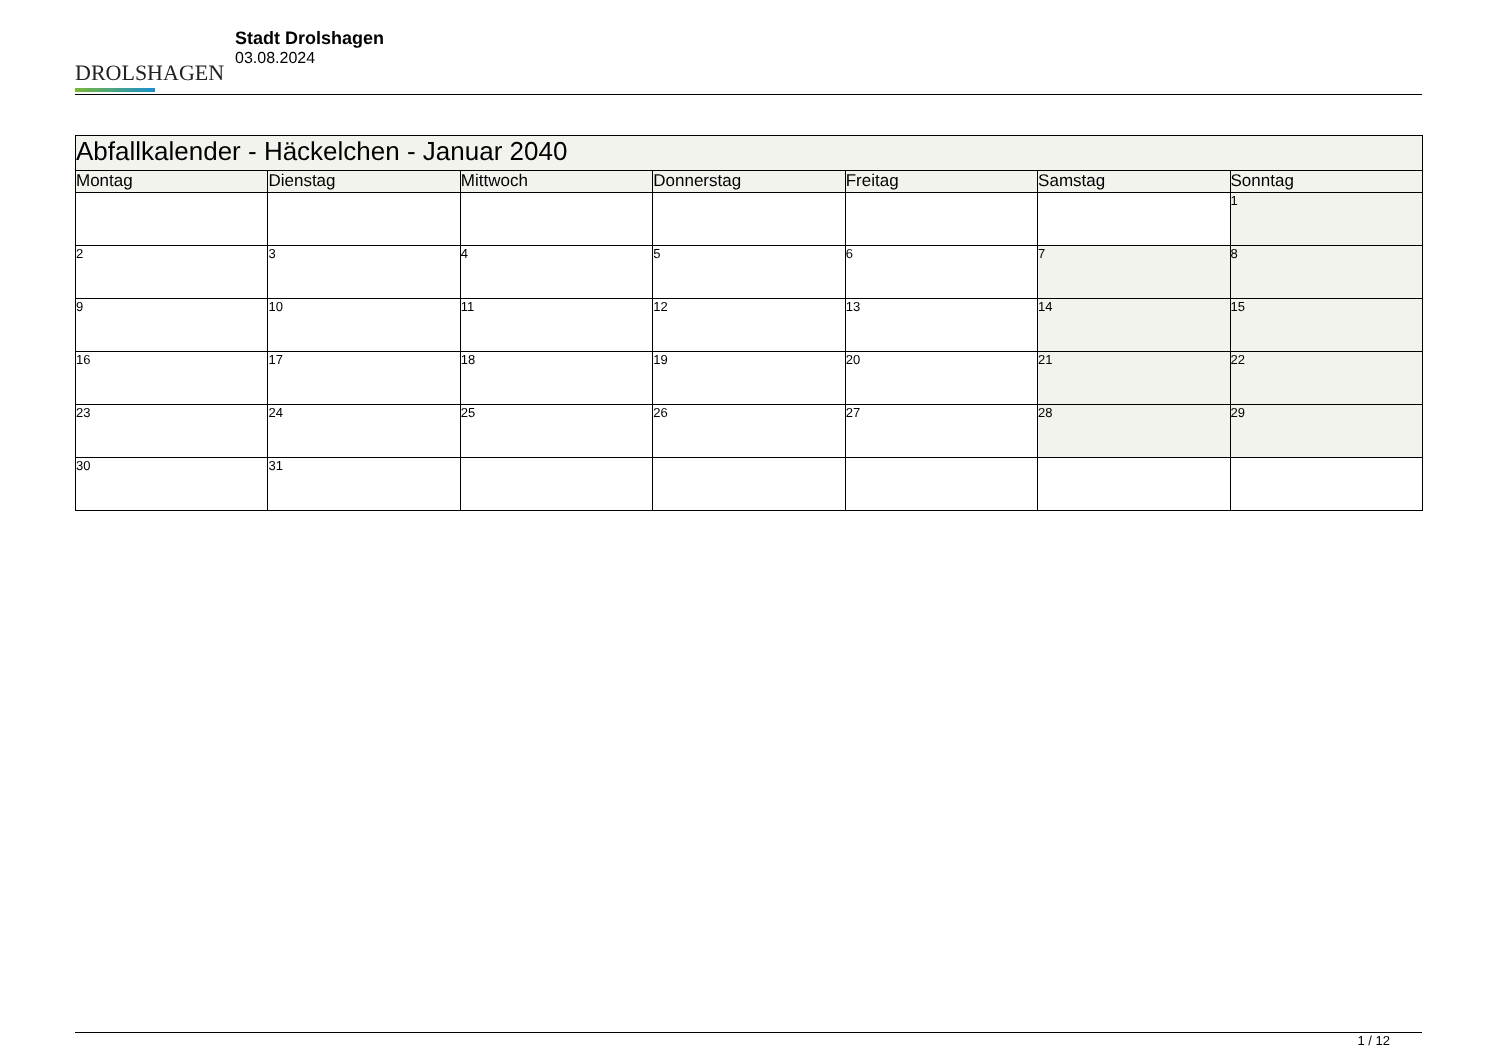DROLSHAGEN
Stadt Drolshagen
03.08.2024
| Abfallkalender - Häckelchen - Januar 2040 | | | | | | |
| --- | --- | --- | --- | --- | --- | --- |
| Montag | Dienstag | Mittwoch | Donnerstag | Freitag | Samstag | Sonntag |
| | | | | | | 1 |
| 2 | 3 | 4 | 5 | 6 | 7 | 8 |
| 9 | 10 | 11 | 12 | 13 | 14 | 15 |
| 16 | 17 | 18 | 19 | 20 | 21 | 22 |
| 23 | 24 | 25 | 26 | 27 | 28 | 29 |
| 30 | 31 | | | | | |
1 / 12